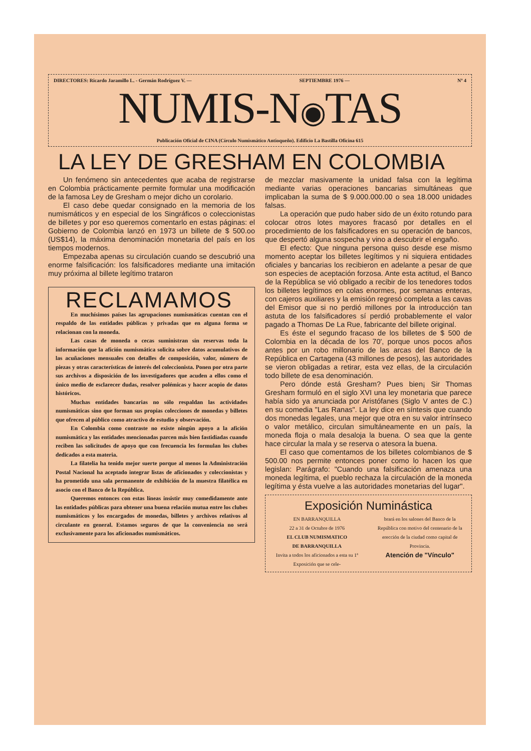DIRECTORES: Ricardo Jaramillo L. - Germán Rodríguez V. — SEPTIEMBRE 1976 — Nº 4
NUMIS-N◉TAS
Publicación Oficial de CINA (Círculo Numismático Antioqueño). Edificio La Bastilla Oficina 615
LA LEY DE GRESHAM EN COLOMBIA
Un fenómeno sin antecedentes que acaba de registrarse en Colombia prácticamente permite formular una modificación de la famosa Ley de Gresham o mejor dicho un corolario.
El caso debe quedar consignado en la memoria de los numismáticos y en especial de los Singráficos o coleccionistas de billetes y por eso queremos comentarlo en estas páginas: el Gobierno de Colombia lanzó en 1973 un billete de $ 500.oo (US$14), la máxima denominación monetaria del país en los tiempos modernos.
Empezaba apenas su circulación cuando se descubrió una enorme falsificación: los falsificadores mediante una imitación muy próxima al billete legítimo trataron
RECLAMAMOS
En muchísimos países las agrupaciones numismáticas cuentan con el respaldo de las entidades públicas y privadas que en alguna forma se relacionan con la moneda.
Las casas de moneda o cecas suministran sin reservas toda la información que la afición numismática solicita sobre datos acumulativos de las acuñaciones mensuales con detalles de composición, valor, número de piezas y otras características de interés del coleccionista. Ponen por otra parte sus archivos a disposición de los investigadores que acuden a ellos como el único medio de esclarecer dudas, resolver polémicas y hacer acopio de datos históricos.
Muchas entidades bancarias no sólo respaldan las actividades numismáticas sino que forman sus propias colecciones de monedas y billetes que ofrecen al público como atractivo de estudio y observación.
En Colombia como contraste no existe ningún apoyo a la afición numismática y las entidades mencionadas parcen más bien fastidiadas cuando reciben las solicitudes de apoyo que con frecuencia les formulan los clubes dedicados a esta materia.
La filatelia ha tenido mejor suerte porque al menos la Administración Postal Nacional ha aceptado integrar listas de aficionados y coleccionistas y ha prometido una sala permanente de exhibición de la muestra filatélica en asocio con el Banco de la República.
Queremos entonces con estas líneas insistir muy comedidamente ante las entidades públicas para obtener una buena relación mutua entre los clubes numismáticos y los encargados de monedas, billetes y archivos relativos al circulante en general. Estamos seguros de que la conveniencia no será exclusivamente para los aficionados numismáticos.
de mezclar masivamente la unidad falsa con la legítima mediante varias operaciones bancarias simultáneas que implicaban la suma de $ 9.000.000.00 o sea 18.000 unidades falsas.
La operación que pudo haber sido de un éxito rotundo para colocar otros lotes mayores fracasó por detalles en el procedimiento de los falsificadores en su operación de bancos, que despertó alguna sospecha y vino a descubrir el engaño.
El efecto: Que ninguna persona quiso desde ese mismo momento aceptar los billetes legítimos y ni siquiera entidades oficiales y bancarias los recibieron en adelante a pesar de que son especies de aceptación forzosa. Ante esta actitud, el Banco de la República se vió obligado a recibir de los tenedores todos los billetes legítimos en colas enormes, por semanas enteras, con cajeros auxiliares y la emisión regresó completa a las cavas del Emisor que si no perdió millones por la introducción tan astuta de los falsificadores sí perdió probablemente el valor pagado a Thomas De La Rue, fabricante del billete original.
Es éste el segundo fracaso de los billetes de $ 500 de Colombia en la década de los 70', porque unos pocos años antes por un robo millonario de las arcas del Banco de la República en Cartagena (43 millones de pesos), las autoridades se vieron obligadas a retirar, esta vez ellas, de la circulación todo billete de esa denominación.
Pero dónde está Gresham? Pues bien¡ Sir Thomas Gresham formuló en el siglo XVI una ley monetaria que parece había sido ya anunciada por Aristófanes (Siglo V antes de C.) en su comedia "Las Ranas". La ley dice en síntesis que cuando dos monedas legales, una mejor que otra en su valor intrínseco o valor metálico, circulan simultáneamente en un país, la moneda floja o mala desaloja la buena. O sea que la gente hace circular la mala y se reserva o atesora la buena.
El caso que comentamos de los billetes colombianos de $ 500.00 nos permite entonces poner como lo hacen los que legislan: Parágrafo: "Cuando una falsificación amenaza una moneda legítima, el pueblo rechaza la circulación de la moneda legítima y ésta vuelve a las autoridades monetarias del lugar".
Exposición Numinástica
EN BARRANQUILLA
22 a 31 de Octubre de 1976
EL CLUB NUMISMATICO
DE BARRANQUILLA
Invita a todos los aficionados a esta su 1ª Exposición que se cele-
brará en los salones del Banco de la República con motivo del centenario de la erección de la ciudad como capital de Provincia.
Atención de "Vínculo"